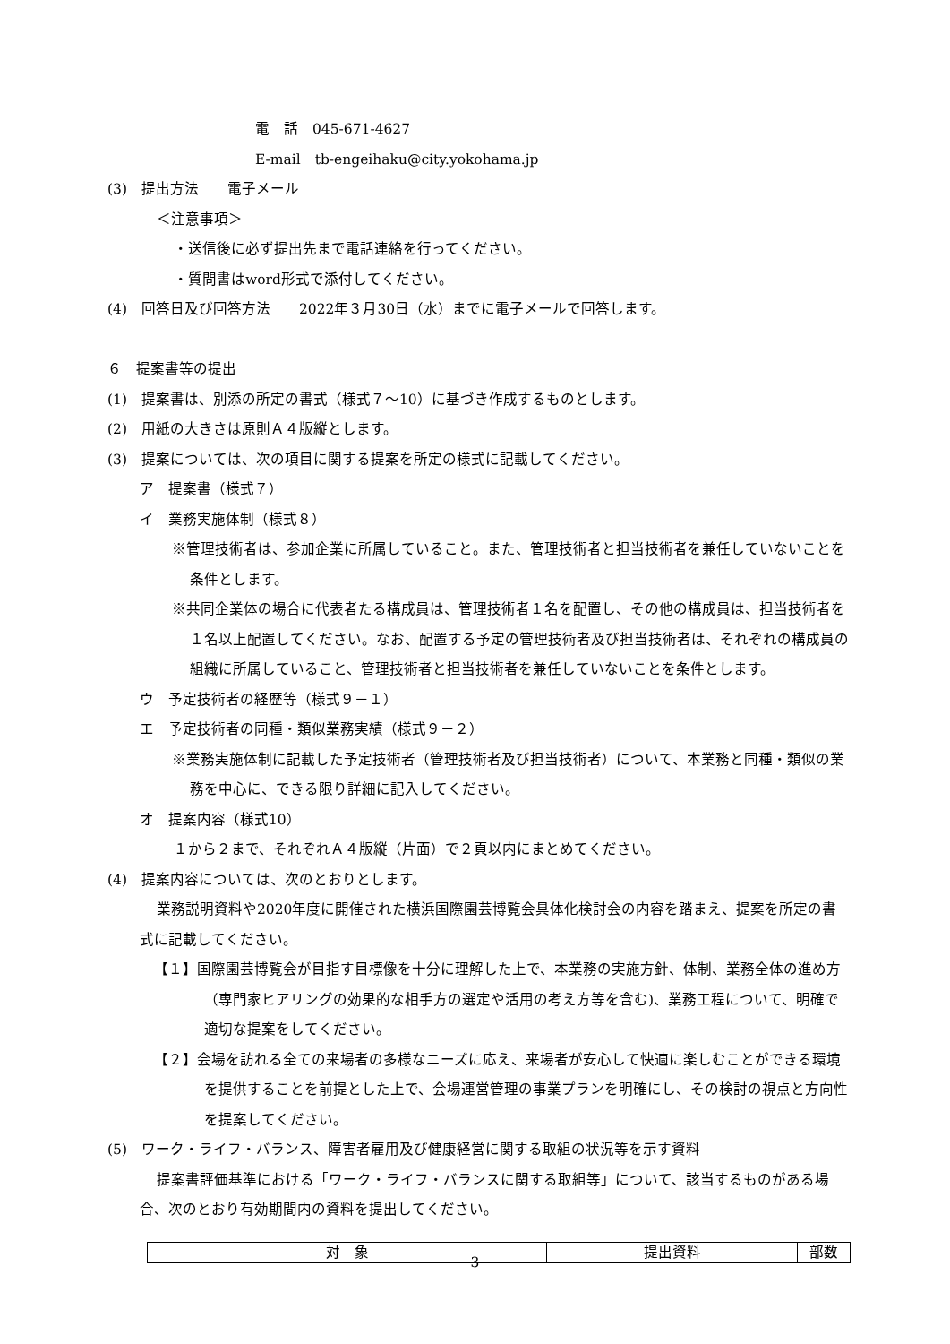電　話　045-671-4627
E-mail　tb-engeihaku@city.yokohama.jp
(3)　提出方法　　電子メール
＜注意事項＞
・送信後に必ず提出先まで電話連絡を行ってください。
・質問書はword形式で添付してください。
(4)　回答日及び回答方法　　2022年３月30日（水）までに電子メールで回答します。
６　提案書等の提出
(1)　提案書は、別添の所定の書式（様式７～10）に基づき作成するものとします。
(2)　用紙の大きさは原則Ａ４版縦とします。
(3)　提案については、次の項目に関する提案を所定の様式に記載してください。
ア　提案書（様式７）
イ　業務実施体制（様式８）
※管理技術者は、参加企業に所属していること。また、管理技術者と担当技術者を兼任していないことを条件とします。
※共同企業体の場合に代表者たる構成員は、管理技術者１名を配置し、その他の構成員は、担当技術者を１名以上配置してください。なお、配置する予定の管理技術者及び担当技術者は、それぞれの構成員の組織に所属していること、管理技術者と担当技術者を兼任していないことを条件とします。
ウ　予定技術者の経歴等（様式９－１）
エ　予定技術者の同種・類似業務実績（様式９－２）
※業務実施体制に記載した予定技術者（管理技術者及び担当技術者）について、本業務と同種・類似の業務を中心に、できる限り詳細に記入してください。
オ　提案内容（様式10）
１から２まで、それぞれＡ４版縦（片面）で２頁以内にまとめてください。
(4)　提案内容については、次のとおりとします。
業務説明資料や2020年度に開催された横浜国際園芸博覧会具体化検討会の内容を踏まえ、提案を所定の書式に記載してください。
【１】国際園芸博覧会が目指す目標像を十分に理解した上で、本業務の実施方針、体制、業務全体の進め方（専門家ヒアリングの効果的な相手方の選定や活用の考え方等を含む)、業務工程について、明確で適切な提案をしてください。
【２】会場を訪れる全ての来場者の多様なニーズに応え、来場者が安心して快適に楽しむことができる環境を提供することを前提とした上で、会場運営管理の事業プランを明確にし、その検討の視点と方向性を提案してください。
(5)　ワーク・ライフ・バランス、障害者雇用及び健康経営に関する取組の状況等を示す資料
提案書評価基準における「ワーク・ライフ・バランスに関する取組等」について、該当するものがある場合、次のとおり有効期間内の資料を提出してください。
| 対 象 | 提出資料 | 部数 |
3